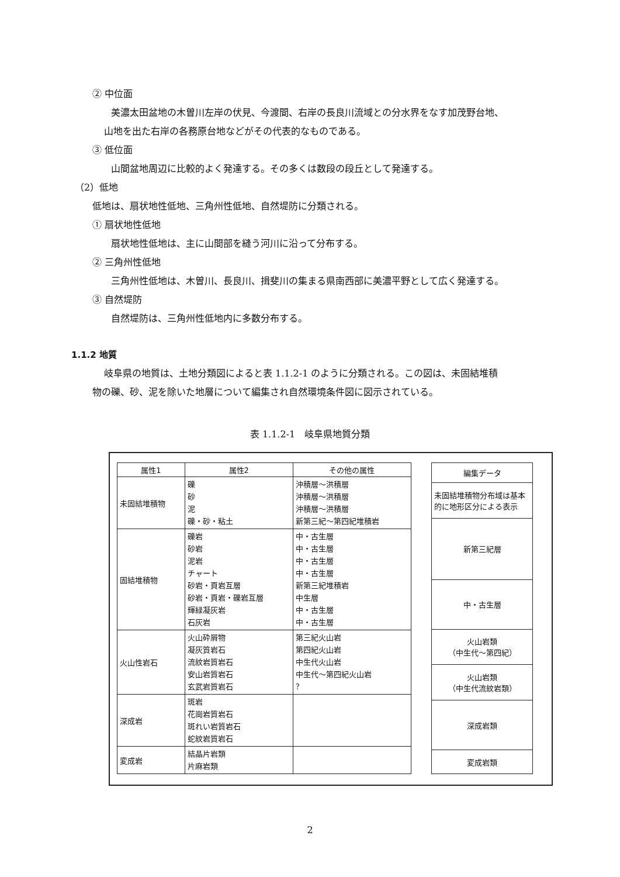② 中位面
美濃太田盆地の木曽川左岸の伏見、今渡間、右岸の長良川流域との分水界をなす加茂野台地、
山地を出た右岸の各務原台地などがその代表的なものである。
③ 低位面
山間盆地周辺に比較的よく発達する。その多くは数段の段丘として発達する。
（2）低地
低地は、扇状地性低地、三角州性低地、自然堤防に分類される。
① 扇状地性低地
扇状地性低地は、主に山間部を縫う河川に沿って分布する。
② 三角州性低地
三角州性低地は、木曽川、長良川、揖斐川の集まる県南西部に美濃平野として広く発達する。
③ 自然堤防
自然堤防は、三角州性低地内に多数分布する。
1.1.2 地質
岐阜県の地質は、土地分類図によると表 1.1.2-1 のように分類される。この図は、未固結堆積
物の礫、砂、泥を除いた地層について編集され自然環境条件図に図示されている。
表 1.1.2-1　岐阜県地質分類
| 属性1 | 属性2 | その他の属性 |
| --- | --- | --- |
| 未固結堆積物 | 礫 砂 泥 礫・砂・粘土 | 沖積層～洪積層 沖積層～洪積層 沖積層～洪積層 新第三紀～第四紀堆積岩 |
| 固結堆積物 | 礫岩 砂岩 泥岩 チャート 砂岩・頁岩互層 砂岩・頁岩・礫岩互層 輝緑凝灰岩 石灰岩 | 中・古生層 中・古生層 中・古生層 中・古生層 新第三紀堆積岩 中生層 中・古生層 中・古生層 |
| 火山性岩石 | 火山砕屑物 凝灰質岩石 流紋岩質岩石 安山岩質岩石 玄武岩質岩石 | 第三紀火山岩 第四紀火山岩 中生代火山岩 中生代～第四紀火山岩 ？ |
| 深成岩 | 斑岩 花崗岩質岩石 斑れい岩質岩石 蛇紋岩質岩石 | |
| 変成岩 | 結晶片岩類 片麻岩類 | |
| 編集データ |
| --- |
| 未固結堆積物分布域は基本的に地形区分による表示 |
| 新第三紀層 |
| 中・古生層 |
| 火山岩類 （中生代～第四紀） |
| 火山岩類 （中生代流紋岩類） |
| 深成岩類 |
| 変成岩類 |
2